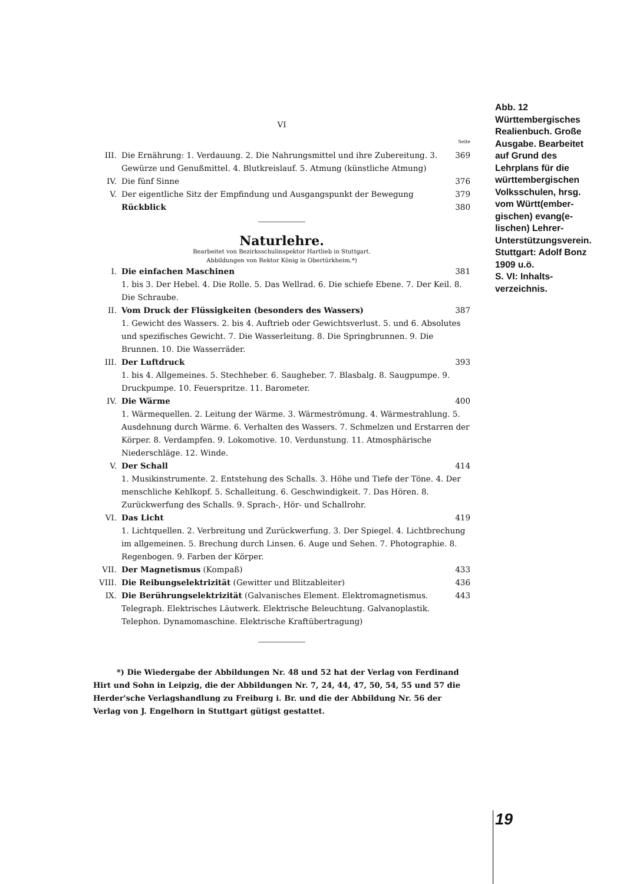VI
Seite
III. Die Ernährung: 1. Verdauung. 2. Die Nahrungsmittel und ihre Zubereitung. 3. Gewürze und Genußmittel. 4. Blutkreislauf. 5. Atmung (künstliche Atmung) 369
IV. Die fünf Sinne 376
V. Der eigentliche Sitz der Empfindung und Ausgangspunkt der Bewegung 379
Rückblick 380
Naturlehre.
Bearbeitet von Bezirksschulinspektor Hartlieb in Stuttgart.
Abbildungen von Rektor König in Obertürkheim.*)
I. Die einfachen Maschinen 381
1. bis 3. Der Hebel. 4. Die Rolle. 5. Das Wellrad. 6. Die schiefe Ebene. 7. Der Keil. 8. Die Schraube.
II. Vom Druck der Flüssigkeiten (besonders des Wassers) 387
1. Gewicht des Wassers. 2. bis 4. Auftrieb oder Gewichtsverlust. 5. und 6. Absolutes und spezifisches Gewicht. 7. Die Wasserleitung. 8. Die Springbrunnen. 9. Die Brunnen. 10. Die Wasserräder.
III. Der Luftdruck 393
1. bis 4. Allgemeines. 5. Stechheber. 6. Saugheber. 7. Blasbalg. 8. Saugpumpe. 9. Druckpumpe. 10. Feuerspritze. 11. Barometer.
IV. Die Wärme 400
1. Wärmequellen. 2. Leitung der Wärme. 3. Wärmeströmung. 4. Wärmestrahlung. 5. Ausdehnung durch Wärme. 6. Verhalten des Wassers. 7. Schmelzen und Erstarren der Körper. 8. Verdampfen. 9. Lokomotive. 10. Verdunstung. 11. Atmosphärische Niederschläge. 12. Winde.
V. Der Schall 414
1. Musikinstrumente. 2. Entstehung des Schalls. 3. Höhe und Tiefe der Töne. 4. Der menschliche Kehlkopf. 5. Schalleitung. 6. Geschwindigkeit. 7. Das Hören. 8. Zurückwerfung des Schalls. 9. Sprach-, Hör- und Schallrohr.
VI. Das Licht 419
1. Lichtquellen. 2. Verbreitung und Zurückwerfung. 3. Der Spiegel. 4. Lichtbrechung im allgemeinen. 5. Brechung durch Linsen. 6. Auge und Sehen. 7. Photographie. 8. Regenbogen. 9. Farben der Körper.
VII. Der Magnetismus (Kompaß) 433
VIII. Die Reibungselektrizität (Gewitter und Blitzableiter) 436
IX. Die Berührungselektrizität (Galvanisches Element. Elektromagnetismus. Telegraph. Elektrisches Läutwerk. Elektrische Beleuchtung. Galvanoplastik. Telephon. Dynamomaschine. Elektrische Kraftübertragung) 443
*) Die Wiedergabe der Abbildungen Nr. 48 und 52 hat der Verlag von Ferdinand Hirt und Sohn in Leipzig, die der Abbildungen Nr. 7, 24, 44, 47, 50, 54, 55 und 57 die Herder'sche Verlagshandlung zu Freiburg i. Br. und die der Abbildung Nr. 56 der Verlag von J. Engelhorn in Stuttgart gütigst gestattet.
Abb. 12
Württember­gisches Reali­enbuch. Große Ausgabe. Bear­beitet auf Grund des Lehrplans für die württembergi­schen Volksschu­len, hrsg. vom Württ(ember­gischen) evang(e­lischen) Lehrer-Unterstützungs­verein. Stuttgart: Adolf Bonz 1909 u.ö.
S. VI: Inhalts­verzeichnis.
19